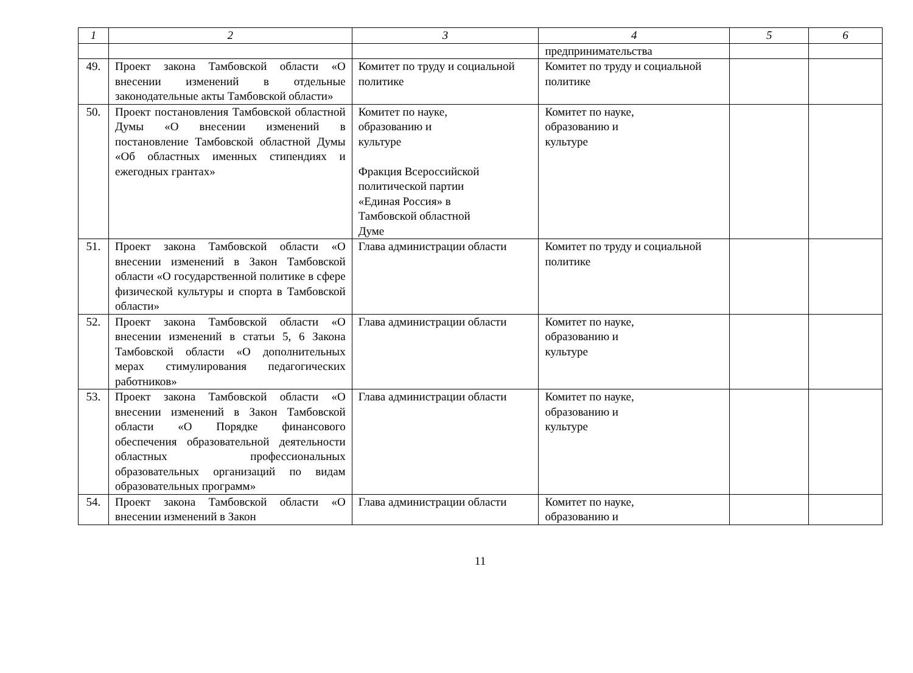| 1 | 2 | 3 | 4 | 5 | 6 |
| --- | --- | --- | --- | --- | --- |
| | | | предпринимательства | | |
| 49. | Проект закона Тамбовской области «О внесении изменений в отдельные законодательные акты Тамбовской области» | Комитет по труду и социальной политике | Комитет по труду и социальной политике | | |
| 50. | Проект постановления Тамбовской областной Думы «О внесении изменений в постановление Тамбовской областной Думы «Об областных именных стипендиях и ежегодных грантах» | Комитет по науке, образованию и культуре Фракция Всероссийской политической партии «Единая Россия» в Тамбовской областной Думе | Комитет по науке, образованию и культуре | | |
| 51. | Проект закона Тамбовской области «О внесении изменений в Закон Тамбовской области «О государственной политике в сфере физической культуры и спорта в Тамбовской области» | Глава администрации области | Комитет по труду и социальной политике | | |
| 52. | Проект закона Тамбовской области «О внесении изменений в статьи 5, 6 Закона Тамбовской области «О дополнительных мерах стимулирования педагогических работников» | Глава администрации области | Комитет по науке, образованию и культуре | | |
| 53. | Проект закона Тамбовской области «О внесении изменений в Закон Тамбовской области «О Порядке финансового обеспечения образовательной деятельности областных профессиональных образовательных организаций по видам образовательных программ» | Глава администрации области | Комитет по науке, образованию и культуре | | |
| 54. | Проект закона Тамбовской области «О внесении изменений в Закон | Глава администрации области | Комитет по науке, образованию и | | |
11